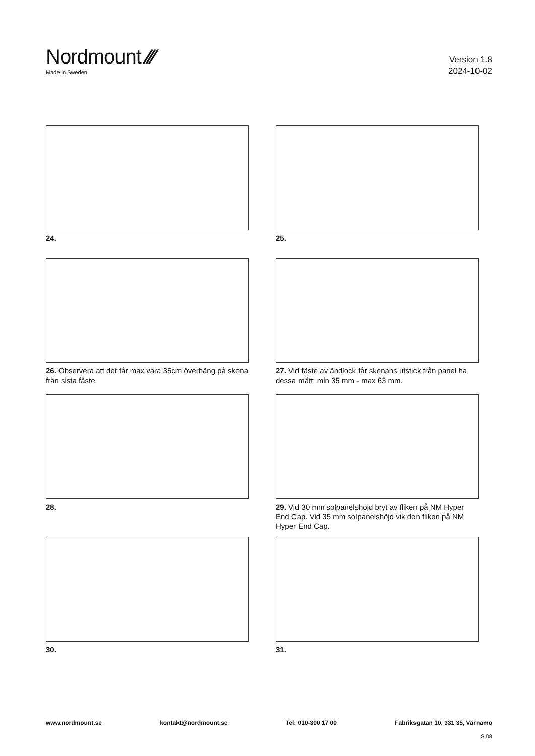Nordmount ⁄⁄⁄
Made in Sweden
Version 1.8
2024-10-02
24.
25.
26. Observera att det får max vara 35cm överhäng på skena från sista fäste.
27. Vid fäste av ändlock får skenans utstick från panel ha dessa mått: min 35 mm - max 63 mm.
28.
29. Vid 30 mm solpanelshöjd bryt av fliken på NM Hyper End Cap. Vid 35 mm solpanelshöjd vik den fliken på NM Hyper End Cap.
30.
31.
www.nordmount.se kontakt@nordmount.se Tel: 010-300 17 00 Fabriksgatan 10, 331 35, Värnamo
S.08